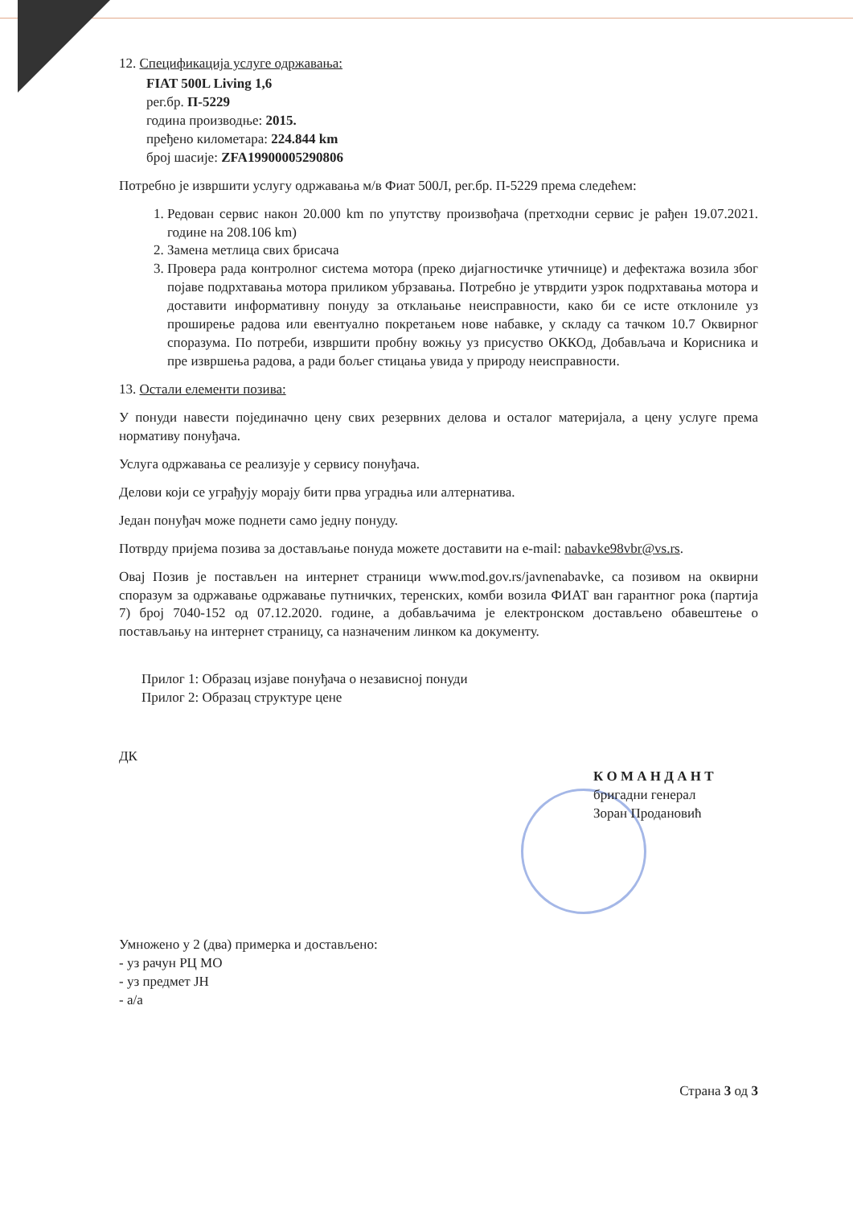12. Спецификација услуге одржавања:
FIAT 500L Living 1,6
рег.бр. П-5229
година производње: 2015.
пређено километара: 224.844 km
број шасије: ZFA19900005290806
Потребно је извршити услугу одржавања м/в Фиат 500Л, рег.бр. П-5229 према следећем:
1. Редован сервис након 20.000 km по упутству произвођача (претходни сервис је рађен 19.07.2021. године на 208.106 km)
2. Замена метлица свих брисача
3. Провера рада контролног система мотора (преко дијагностичке утичнице) и дефектажа возила због појаве подрхтавања мотора приликом убрзавања. Потребно је утврдити узрок подрхтавања мотора и доставити информативну понуду за отклањање неисправности, како би се исте отклониле уз проширење радова или евентуално покретањем нове набавке, у складу са тачком 10.7 Оквирног споразума. По потреби, извршити пробну вожњу уз присуство ОККОд, Добављача и Корисника и пре извршења радова, а ради бољег стицања увида у природу неисправности.
13. Остали елементи позива:
У понуди навести појединачно цену свих резервних делова и осталог материјала, а цену услуге према нормативу понуђача.
Услуга одржавања се реализује у сервису понуђача.
Делови који се уграђују морају бити прва уградња или алтернатива.
Један понуђач може поднети само једну понуду.
Потврду пријема позива за достављање понуда можете доставити на e-mail: nabavke98vbr@vs.rs.
Овај Позив је постављен на интернет страници www.mod.gov.rs/javnenabavke, са позивом на оквирни споразум за одржавање одржавање путничких, теренских, комби возила ФИАТ ван гарантног рока (партија 7) број 7040-152 од 07.12.2020. године, а добављачима је електронском достављено обавештење о постављању на интернет страницу, са назначеним линком ка документу.
Прилог 1: Образац изјаве понуђача о независној понуди
Прилог 2: Образац структуре цене
ДК
К О М А Н Д А Н Т
бригадни генерал
Зоран Продановић
Умножено у 2 (два) примерка и достављено:
- уз рачун РЦ МО
- уз предмет ЈН
- а/а
Страна 3 од 3